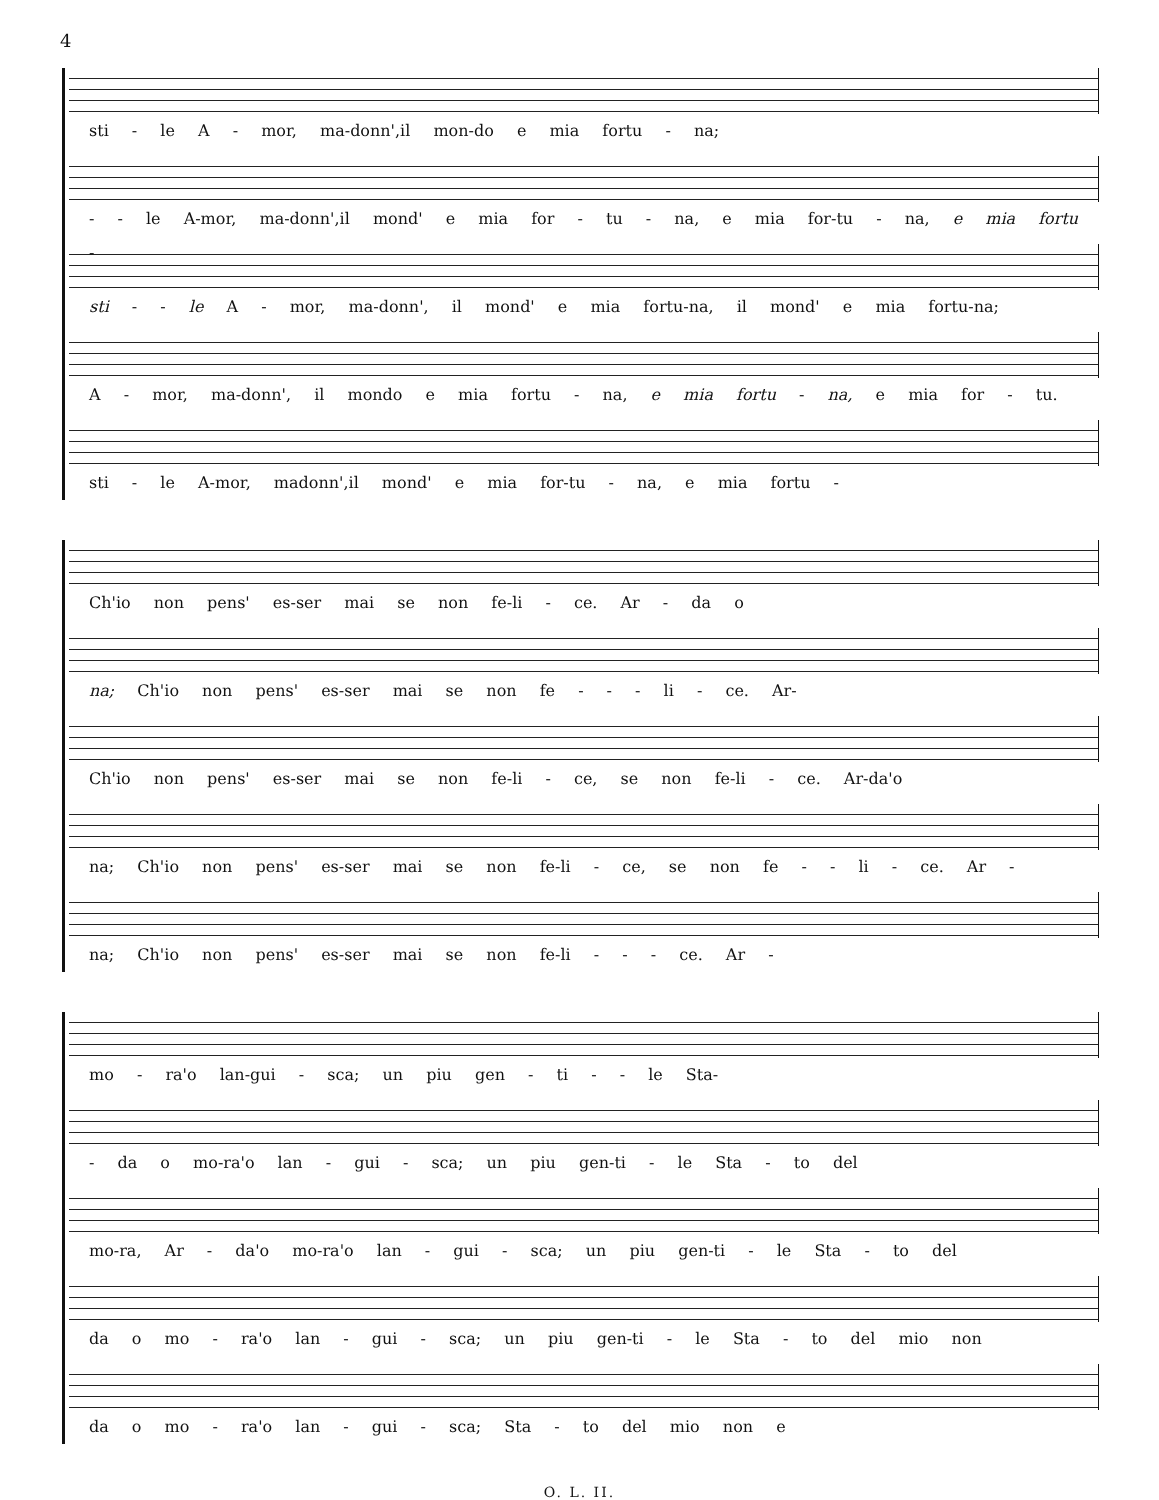4
sti - le A - mor, ma-donn',il mon-do e mia fortu - na;
- - le A-mor, ma-donn',il mond' e mia for - tu - na, e mia for-tu - na, e mia fortu -
sti - - le A - mor, ma-donn', il mond' e mia fortu-na, il mond' e mia fortu-na;
A - mor, ma-donn', il mondo e mia fortu - na, e mia fortu - na, e mia for - tu.
sti - le A-mor, madonn',il mond' e mia for-tu - na, e mia fortu -
Ch'io non pens' es-ser mai se non fe-li - ce. Ar - da o
na; Ch'io non pens' es-ser mai se non fe - - - li - ce. Ar-
Ch'io non pens' es-ser mai se non fe-li - ce, se non fe-li - ce. Ar-da'o
na; Ch'io non pens' es-ser mai se non fe-li - ce, se non fe - - li - ce. Ar -
na; Ch'io non pens' es-ser mai se non fe-li - - - ce. Ar -
mo - ra'o lan-gui - sca; un piu gen - ti - - le Sta-
- da o mo-ra'o lan - gui - sca; un piu gen-ti - le Sta - to del
mo-ra, Ar - da'o mo-ra'o lan - gui - sca; un piu gen-ti - le Sta - to del
da o mo - ra'o lan - gui - sca; un piu gen-ti - le Sta - to del mio non
da o mo - ra'o lan - gui - sca; Sta - to del mio non e
O. L. II.